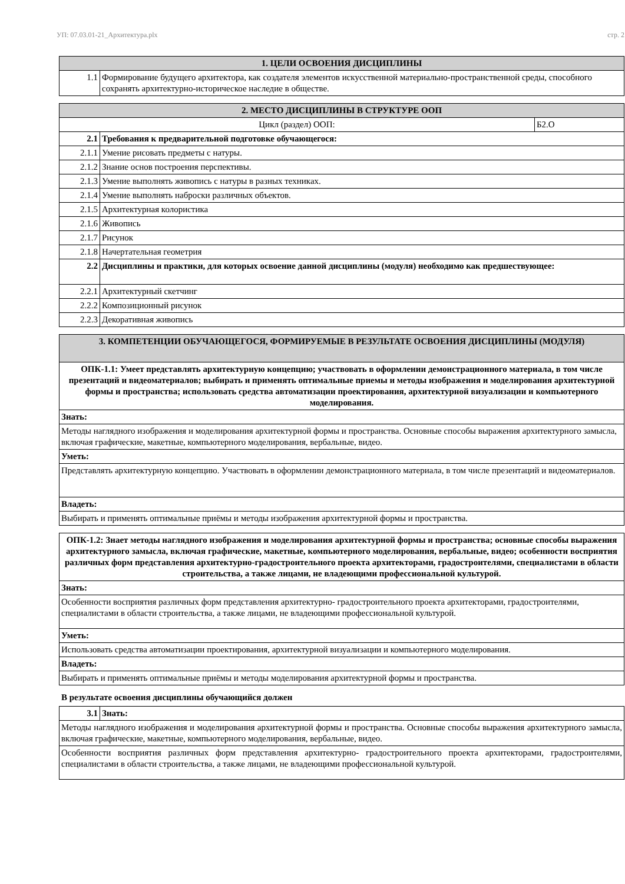УП: 07.03.01-21_Архитектура.plx стр. 2
| 1. ЦЕЛИ ОСВОЕНИЯ ДИСЦИПЛИНЫ | |
| --- | --- |
| 1.1 | Формирование будущего архитектора, как создателя элементов искусственной материально-пространственной среды, способного сохранять архитектурно-историческое наследие в обществе. |
| 2. МЕСТО ДИСЦИПЛИНЫ В СТРУКТУРЕ ООП | | |
| --- | --- | --- |
| Цикл (раздел) ООП: | | Б2.О |
| 2.1 | Требования к предварительной подготовке обучающегося: | |
| 2.1.1 | Умение рисовать предметы с натуры. | |
| 2.1.2 | Знание основ построения перспективы. | |
| 2.1.3 | Умение выполнять живопись с натуры в разных техниках. | |
| 2.1.4 | Умение выполнять наброски различных объектов. | |
| 2.1.5 | Архитектурная колористика | |
| 2.1.6 | Живопись | |
| 2.1.7 | Рисунок | |
| 2.1.8 | Начертательная геометрия | |
| 2.2 | Дисциплины и практики, для которых освоение данной дисциплины (модуля) необходимо как предшествующее: | |
| 2.2.1 | Архитектурный скетчинг | |
| 2.2.2 | Композиционный рисунок | |
| 2.2.3 | Декоративная живопись | |
| 3. КОМПЕТЕНЦИИ ОБУЧАЮЩЕГОСЯ, ФОРМИРУЕМЫЕ В РЕЗУЛЬТАТЕ ОСВОЕНИЯ ДИСЦИПЛИНЫ (МОДУЛЯ) |
| --- |
| ОПК-1.1: Умеет представлять архитектурную концепцию; участвовать в оформлении демонстрационного материала, в том числе презентаций и видеоматериалов; выбирать и применять оптимальные приемы и методы изображения и моделирования архитектурной формы и пространства; использовать средства автоматизации проектирования, архитектурной визуализации и компьютерного моделирования. |
| Знать: |
| Методы наглядного изображения и моделирования архитектурной формы и пространства. Основные способы выражения архитектурного замысла, включая графические, макетные, компьютерного моделирования, вербальные, видео. |
| Уметь: |
| Представлять архитектурную концепцию. Участвовать в оформлении демонстрационного материала, в том числе презентаций и видеоматериалов. |
| Владеть: |
| Выбирать и применять оптимальные приёмы и методы изображения архитектурной формы и пространства. |
| ОПК-1.2: Знает методы наглядного изображения и моделирования архитектурной формы и пространства; основные способы выражения архитектурного замысла, включая графические, макетные, компьютерного моделирования, вербальные, видео; особенности восприятия различных форм представления архитектурно-градостроительного проекта архитекторами, градостроителями, специалистами в области строительства, а также лицами, не владеющими профессиональной культурой. |
| Знать: |
| Особенности восприятия различных форм представления архитектурно- градостроительного проекта архитекторами, градостроителями, специалистами в области строительства, а также лицами, не владеющими профессиональной культурой. |
| Уметь: |
| Использовать средства автоматизации проектирования, архитектурной визуализации и компьютерного моделирования. |
| Владеть: |
| Выбирать и применять оптимальные приёмы и методы моделирования архитектурной формы и пространства. |
В результате освоения дисциплины обучающийся должен
| 3.1 | Знать: |
| Методы наглядного изображения и моделирования архитектурной формы и пространства. Основные способы выражения архитектурного замысла, включая графические, макетные, компьютерного моделирования, вербальные, видео. | |
| Особенности восприятия различных форм представления архитектурно- градостроительного проекта архитекторами, градостроителями, специалистами в области строительства, а также лицами, не владеющими профессиональной культурой. | |